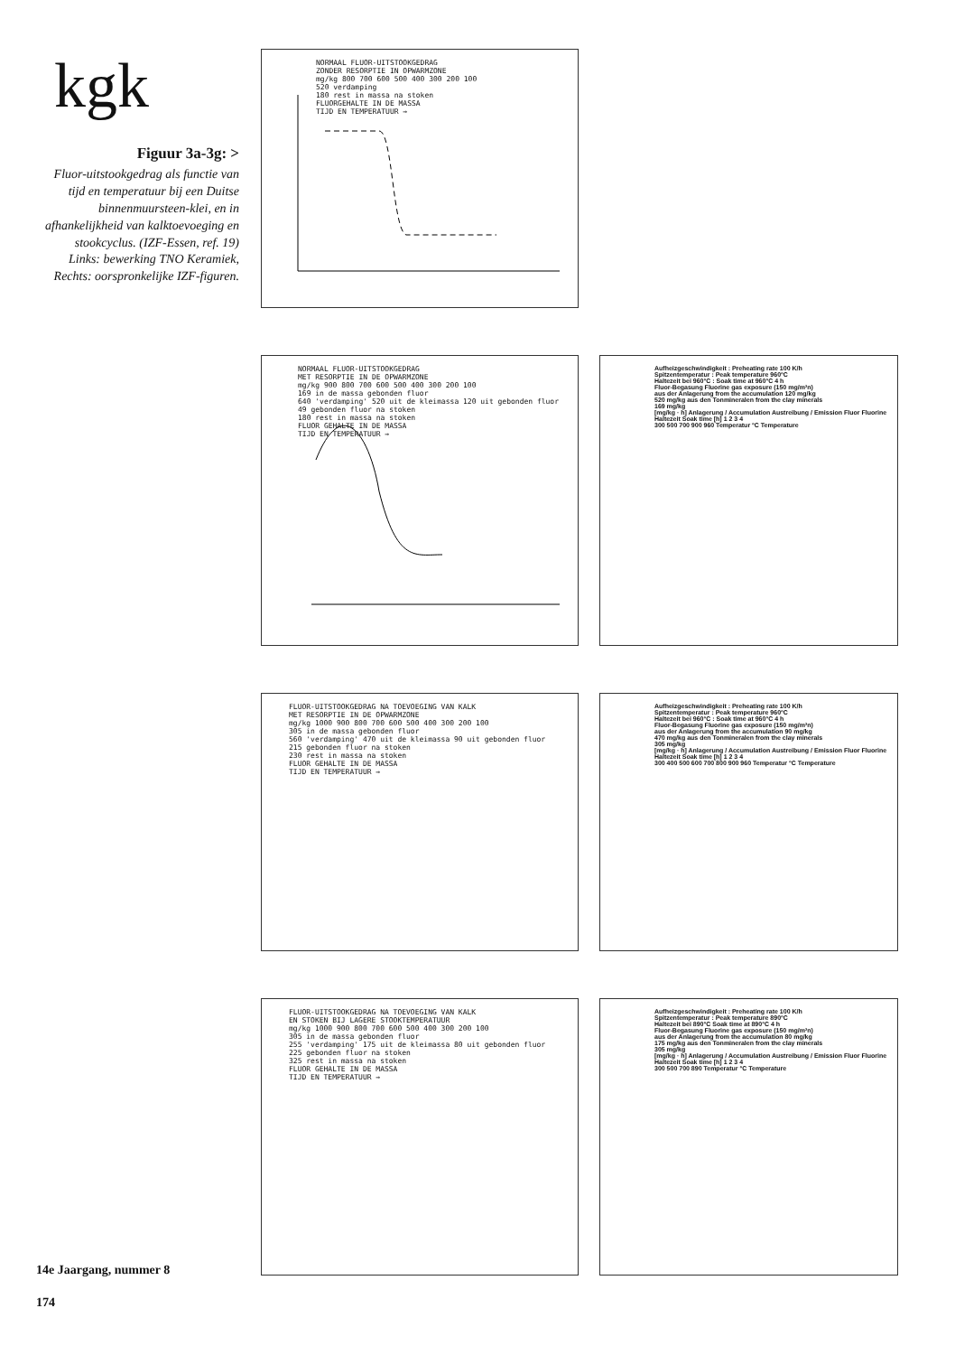kgk
Figuur 3a-3g: >
Fluor-uitstookgedrag als functie van tijd en temperatuur bij een Duitse binnenmuursteen-klei, en in afhankelijkheid van kalktoevoeging en stookcyclus. (IZF-Essen, ref. 19)
Links: bewerking TNO Keramiek, Rechts: oorspronkelijke IZF-figuren.
NORMAAL FLUOR-UITSTOOKGEDRAG
ZONDER RESORPTIE IN OPWARMZONE
mg/kg 800 700 600 500 400 300 200 100
520 verdamping
180 rest in massa na stoken
FLUORGEHALTE IN DE MASSA
TIJD EN TEMPERATUUR →
NORMAAL FLUOR-UITSTOOKGEDRAG
MET RESORPTIE IN DE OPWARMZONE
mg/kg 900 800 700 600 500 400 300 200 100
169 in de massa gebonden fluor
640 'verdamping' 520 uit de kleimassa 120 uit gebonden fluor
49 gebonden fluor na stoken
180 rest in massa na stoken
FLUOR GEHALTE IN DE MASSA
TIJD EN TEMPERATUUR →
Aufheizgeschwindigkeit : Preheating rate 100 K/h
Spitzentemperatur : Peak temperature 960°C
Haltezeit bei 960°C : Soak time at 960°C 4 h
Fluor-Begasung Fluorine gas exposure (150 mg/m³n)
aus der Anlagerung from the accumulation 120 mg/kg
520 mg/kg aus den Tonmineralen from the clay minerals
169 mg/kg
[mg/kg · h] Anlagerung / Accumulation Austreibung / Emission Fluor Fluorine
Haltezeit Soak time [h] 1 2 3 4
300 500 700 900 960 Temperatur °C Temperature
FLUOR-UITSTOOKGEDRAG NA TOEVOEGING VAN KALK
MET RESORPTIE IN DE OPWARMZONE
mg/kg 1000 900 800 700 600 500 400 300 200 100
305 in de massa gebonden fluor
560 'verdamping' 470 uit de kleimassa 90 uit gebonden fluor
215 gebonden fluor na stoken
230 rest in massa na stoken
FLUOR GEHALTE IN DE MASSA
TIJD EN TEMPERATUUR →
Aufheizgeschwindigkeit : Preheating rate 100 K/h
Spitzentemperatur : Peak temperature 960°C
Haltezeit bei 960°C : Soak time at 960°C 4 h
Fluor-Begasung Fluorine gas exposure (150 mg/m³n)
aus der Anlagerung from the accumulation 90 mg/kg
470 mg/kg aus den Tonmineralen from the clay minerals
305 mg/kg
[mg/kg · h] Anlagerung / Accumulation Austreibung / Emission Fluor Fluorine
Haltezeit Soak time [h] 1 2 3 4
300 400 500 600 700 800 900 960 Temperatur °C Temperature
FLUOR-UITSTOOKGEDRAG NA TOEVOEGING VAN KALK
EN STOKEN BIJ LAGERE STOOKTEMPERATUUR
mg/kg 1000 900 800 700 600 500 400 300 200 100
305 in de massa gebonden fluor
255 'verdamping' 175 uit de kleimassa 80 uit gebonden fluor
225 gebonden fluor na stoken
325 rest in massa na stoken
FLUOR GEHALTE IN DE MASSA
TIJD EN TEMPERATUUR →
Aufheizgeschwindigkeit : Preheating rate 100 K/h
Spitzentemperatur : Peak temperature 890°C
Haltezeit bei 890°C Soak time at 890°C 4 h
Fluor-Begasung Fluorine gas exposure (150 mg/m³n)
aus der Anlagerung from the accumulation 80 mg/kg
175 mg/kg aus den Tonmineralen from the clay minerals
305 mg/kg
[mg/kg · h] Anlagerung / Accumulation Austreibung / Emission Fluor Fluorine
Haltezeit Soak time [h] 1 2 3 4
300 500 700 890 Temperatur °C Temperature
14e Jaargang, nummer 8
174